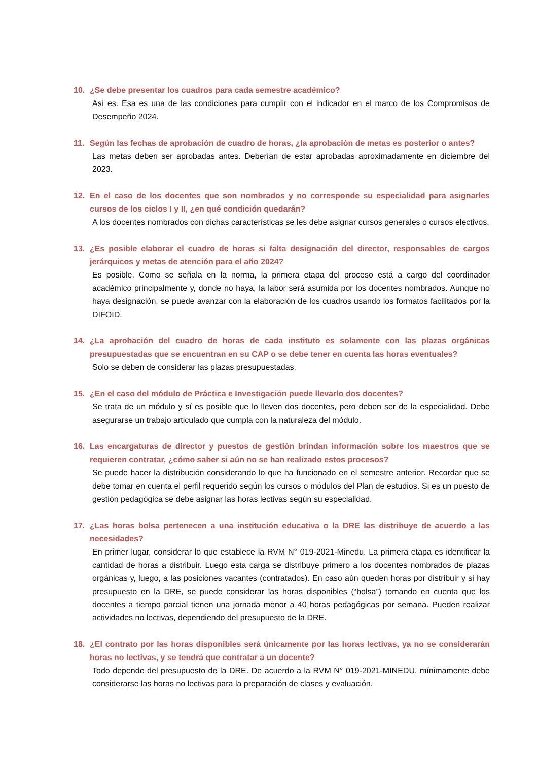10. ¿Se debe presentar los cuadros para cada semestre académico?
Así es. Esa es una de las condiciones para cumplir con el indicador en el marco de los Compromisos de Desempeño 2024.
11. Según las fechas de aprobación de cuadro de horas, ¿la aprobación de metas es posterior o antes?
Las metas deben ser aprobadas antes. Deberían de estar aprobadas aproximadamente en diciembre del 2023.
12. En el caso de los docentes que son nombrados y no corresponde su especialidad para asignarles cursos de los ciclos I y II, ¿en qué condición quedarán?
A los docentes nombrados con dichas características se les debe asignar cursos generales o cursos electivos.
13. ¿Es posible elaborar el cuadro de horas si falta designación del director, responsables de cargos jerárquicos y metas de atención para el año 2024?
Es posible. Como se señala en la norma, la primera etapa del proceso está a cargo del coordinador académico principalmente y, donde no haya, la labor será asumida por los docentes nombrados. Aunque no haya designación, se puede avanzar con la elaboración de los cuadros usando los formatos facilitados por la DIFOID.
14. ¿La aprobación del cuadro de horas de cada instituto es solamente con las plazas orgánicas presupuestadas que se encuentran en su CAP o se debe tener en cuenta las horas eventuales?
Solo se deben de considerar las plazas presupuestadas.
15. ¿En el caso del módulo de Práctica e Investigación puede llevarlo dos docentes?
Se trata de un módulo y sí es posible que lo lleven dos docentes, pero deben ser de la especialidad. Debe asegurarse un trabajo articulado que cumpla con la naturaleza del módulo.
16. Las encargaturas de director y puestos de gestión brindan información sobre los maestros que se requieren contratar, ¿cómo saber si aún no se han realizado estos procesos?
Se puede hacer la distribución considerando lo que ha funcionado en el semestre anterior. Recordar que se debe tomar en cuenta el perfil requerido según los cursos o módulos del Plan de estudios. Si es un puesto de gestión pedagógica se debe asignar las horas lectivas según su especialidad.
17. ¿Las horas bolsa pertenecen a una institución educativa o la DRE las distribuye de acuerdo a las necesidades?
En primer lugar, considerar lo que establece la RVM N° 019-2021-Minedu. La primera etapa es identificar la cantidad de horas a distribuir. Luego esta carga se distribuye primero a los docentes nombrados de plazas orgánicas y, luego, a las posiciones vacantes (contratados). En caso aún queden horas por distribuir y si hay presupuesto en la DRE, se puede considerar las horas disponibles (“bolsa”) tomando en cuenta que los docentes a tiempo parcial tienen una jornada menor a 40 horas pedagógicas por semana. Pueden realizar actividades no lectivas, dependiendo del presupuesto de la DRE.
18. ¿El contrato por las horas disponibles será únicamente por las horas lectivas, ya no se considerarán horas no lectivas, y se tendrá que contratar a un docente?
Todo depende del presupuesto de la DRE. De acuerdo a la RVM N° 019-2021-MINEDU, mínimamente debe considerarse las horas no lectivas para la preparación de clases y evaluación.